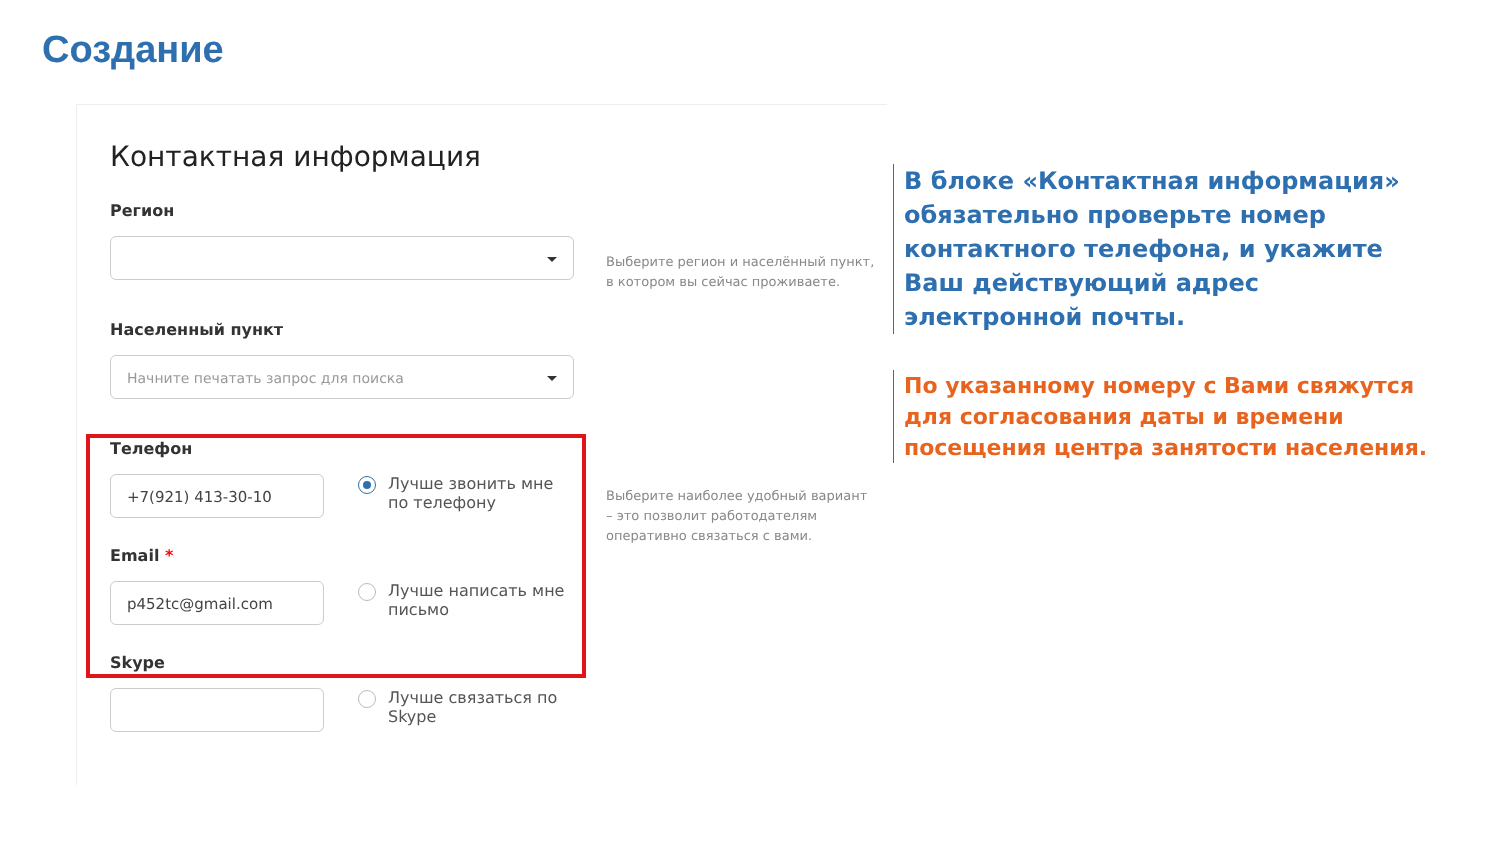Создание
Контактная информация
Регион
Населенный пункт
Начните печатать запрос для поиска
Телефон
+7(921) 413-30-10
Лучше звонить мне по телефону
Email *
p452tc@gmail.com
Лучше написать мне письмо
Skype
Лучше связаться по Skype
Выберите регион и населённый пункт, в котором вы сейчас проживаете.
Выберите наиболее удобный вариант – это позволит работодателям оперативно связаться с вами.
В блоке «Контактная информация» обязательно проверьте номер контактного телефона, и укажите Ваш действующий адрес электронной почты.
По указанному номеру с Вами свяжутся для согласования даты и времени посещения центра занятости населения.